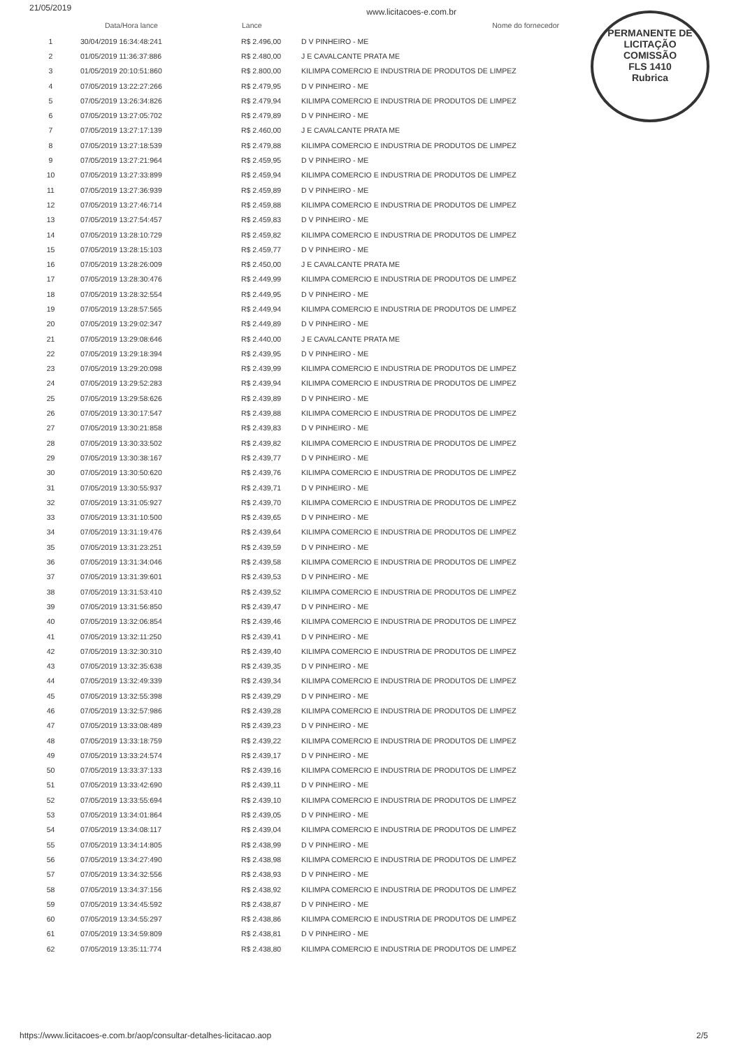21/05/2019 www.licitacoes-e.com.br
PERMANENTE DE LICITAÇÃO
COMISSÃO
FLS 1410
Rubrica
| | Data/Hora lance | Lance | Nome do fornecedor |
| --- | --- | --- | --- |
| 1 | 30/04/2019 16:34:48:241 | R$ 2.496,00 | D V PINHEIRO - ME |
| 2 | 01/05/2019 11:36:37:886 | R$ 2.480,00 | J E CAVALCANTE PRATA ME |
| 3 | 01/05/2019 20:10:51:860 | R$ 2.800,00 | KILIMPA COMERCIO E INDUSTRIA DE PRODUTOS DE LIMPEZ |
| 4 | 07/05/2019 13:22:27:266 | R$ 2.479,95 | D V PINHEIRO - ME |
| 5 | 07/05/2019 13:26:34:826 | R$ 2.479,94 | KILIMPA COMERCIO E INDUSTRIA DE PRODUTOS DE LIMPEZ |
| 6 | 07/05/2019 13:27:05:702 | R$ 2.479,89 | D V PINHEIRO - ME |
| 7 | 07/05/2019 13:27:17:139 | R$ 2.460,00 | J E CAVALCANTE PRATA ME |
| 8 | 07/05/2019 13:27:18:539 | R$ 2.479,88 | KILIMPA COMERCIO E INDUSTRIA DE PRODUTOS DE LIMPEZ |
| 9 | 07/05/2019 13:27:21:964 | R$ 2.459,95 | D V PINHEIRO - ME |
| 10 | 07/05/2019 13:27:33:899 | R$ 2.459,94 | KILIMPA COMERCIO E INDUSTRIA DE PRODUTOS DE LIMPEZ |
| 11 | 07/05/2019 13:27:36:939 | R$ 2.459,89 | D V PINHEIRO - ME |
| 12 | 07/05/2019 13:27:46:714 | R$ 2.459,88 | KILIMPA COMERCIO E INDUSTRIA DE PRODUTOS DE LIMPEZ |
| 13 | 07/05/2019 13:27:54:457 | R$ 2.459,83 | D V PINHEIRO - ME |
| 14 | 07/05/2019 13:28:10:729 | R$ 2.459,82 | KILIMPA COMERCIO E INDUSTRIA DE PRODUTOS DE LIMPEZ |
| 15 | 07/05/2019 13:28:15:103 | R$ 2.459,77 | D V PINHEIRO - ME |
| 16 | 07/05/2019 13:28:26:009 | R$ 2.450,00 | J E CAVALCANTE PRATA ME |
| 17 | 07/05/2019 13:28:30:476 | R$ 2.449,99 | KILIMPA COMERCIO E INDUSTRIA DE PRODUTOS DE LIMPEZ |
| 18 | 07/05/2019 13:28:32:554 | R$ 2.449,95 | D V PINHEIRO - ME |
| 19 | 07/05/2019 13:28:57:565 | R$ 2.449,94 | KILIMPA COMERCIO E INDUSTRIA DE PRODUTOS DE LIMPEZ |
| 20 | 07/05/2019 13:29:02:347 | R$ 2.449,89 | D V PINHEIRO - ME |
| 21 | 07/05/2019 13:29:08:646 | R$ 2.440,00 | J E CAVALCANTE PRATA ME |
| 22 | 07/05/2019 13:29:18:394 | R$ 2.439,95 | D V PINHEIRO - ME |
| 23 | 07/05/2019 13:29:20:098 | R$ 2.439,99 | KILIMPA COMERCIO E INDUSTRIA DE PRODUTOS DE LIMPEZ |
| 24 | 07/05/2019 13:29:52:283 | R$ 2.439,94 | KILIMPA COMERCIO E INDUSTRIA DE PRODUTOS DE LIMPEZ |
| 25 | 07/05/2019 13:29:58:626 | R$ 2.439,89 | D V PINHEIRO - ME |
| 26 | 07/05/2019 13:30:17:547 | R$ 2.439,88 | KILIMPA COMERCIO E INDUSTRIA DE PRODUTOS DE LIMPEZ |
| 27 | 07/05/2019 13:30:21:858 | R$ 2.439,83 | D V PINHEIRO - ME |
| 28 | 07/05/2019 13:30:33:502 | R$ 2.439,82 | KILIMPA COMERCIO E INDUSTRIA DE PRODUTOS DE LIMPEZ |
| 29 | 07/05/2019 13:30:38:167 | R$ 2.439,77 | D V PINHEIRO - ME |
| 30 | 07/05/2019 13:30:50:620 | R$ 2.439,76 | KILIMPA COMERCIO E INDUSTRIA DE PRODUTOS DE LIMPEZ |
| 31 | 07/05/2019 13:30:55:937 | R$ 2.439,71 | D V PINHEIRO - ME |
| 32 | 07/05/2019 13:31:05:927 | R$ 2.439,70 | KILIMPA COMERCIO E INDUSTRIA DE PRODUTOS DE LIMPEZ |
| 33 | 07/05/2019 13:31:10:500 | R$ 2.439,65 | D V PINHEIRO - ME |
| 34 | 07/05/2019 13:31:19:476 | R$ 2.439,64 | KILIMPA COMERCIO E INDUSTRIA DE PRODUTOS DE LIMPEZ |
| 35 | 07/05/2019 13:31:23:251 | R$ 2.439,59 | D V PINHEIRO - ME |
| 36 | 07/05/2019 13:31:34:046 | R$ 2.439,58 | KILIMPA COMERCIO E INDUSTRIA DE PRODUTOS DE LIMPEZ |
| 37 | 07/05/2019 13:31:39:601 | R$ 2.439,53 | D V PINHEIRO - ME |
| 38 | 07/05/2019 13:31:53:410 | R$ 2.439,52 | KILIMPA COMERCIO E INDUSTRIA DE PRODUTOS DE LIMPEZ |
| 39 | 07/05/2019 13:31:56:850 | R$ 2.439,47 | D V PINHEIRO - ME |
| 40 | 07/05/2019 13:32:06:854 | R$ 2.439,46 | KILIMPA COMERCIO E INDUSTRIA DE PRODUTOS DE LIMPEZ |
| 41 | 07/05/2019 13:32:11:250 | R$ 2.439,41 | D V PINHEIRO - ME |
| 42 | 07/05/2019 13:32:30:310 | R$ 2.439,40 | KILIMPA COMERCIO E INDUSTRIA DE PRODUTOS DE LIMPEZ |
| 43 | 07/05/2019 13:32:35:638 | R$ 2.439,35 | D V PINHEIRO - ME |
| 44 | 07/05/2019 13:32:49:339 | R$ 2.439,34 | KILIMPA COMERCIO E INDUSTRIA DE PRODUTOS DE LIMPEZ |
| 45 | 07/05/2019 13:32:55:398 | R$ 2.439,29 | D V PINHEIRO - ME |
| 46 | 07/05/2019 13:32:57:986 | R$ 2.439,28 | KILIMPA COMERCIO E INDUSTRIA DE PRODUTOS DE LIMPEZ |
| 47 | 07/05/2019 13:33:08:489 | R$ 2.439,23 | D V PINHEIRO - ME |
| 48 | 07/05/2019 13:33:18:759 | R$ 2.439,22 | KILIMPA COMERCIO E INDUSTRIA DE PRODUTOS DE LIMPEZ |
| 49 | 07/05/2019 13:33:24:574 | R$ 2.439,17 | D V PINHEIRO - ME |
| 50 | 07/05/2019 13:33:37:133 | R$ 2.439,16 | KILIMPA COMERCIO E INDUSTRIA DE PRODUTOS DE LIMPEZ |
| 51 | 07/05/2019 13:33:42:690 | R$ 2.439,11 | D V PINHEIRO - ME |
| 52 | 07/05/2019 13:33:55:694 | R$ 2.439,10 | KILIMPA COMERCIO E INDUSTRIA DE PRODUTOS DE LIMPEZ |
| 53 | 07/05/2019 13:34:01:864 | R$ 2.439,05 | D V PINHEIRO - ME |
| 54 | 07/05/2019 13:34:08:117 | R$ 2.439,04 | KILIMPA COMERCIO E INDUSTRIA DE PRODUTOS DE LIMPEZ |
| 55 | 07/05/2019 13:34:14:805 | R$ 2.438,99 | D V PINHEIRO - ME |
| 56 | 07/05/2019 13:34:27:490 | R$ 2.438,98 | KILIMPA COMERCIO E INDUSTRIA DE PRODUTOS DE LIMPEZ |
| 57 | 07/05/2019 13:34:32:556 | R$ 2.438,93 | D V PINHEIRO - ME |
| 58 | 07/05/2019 13:34:37:156 | R$ 2.438,92 | KILIMPA COMERCIO E INDUSTRIA DE PRODUTOS DE LIMPEZ |
| 59 | 07/05/2019 13:34:45:592 | R$ 2.438,87 | D V PINHEIRO - ME |
| 60 | 07/05/2019 13:34:55:297 | R$ 2.438,86 | KILIMPA COMERCIO E INDUSTRIA DE PRODUTOS DE LIMPEZ |
| 61 | 07/05/2019 13:34:59:809 | R$ 2.438,81 | D V PINHEIRO - ME |
| 62 | 07/05/2019 13:35:11:774 | R$ 2.438,80 | KILIMPA COMERCIO E INDUSTRIA DE PRODUTOS DE LIMPEZ |
https://www.licitacoes-e.com.br/aop/consultar-detalhes-licitacao.aop 2/5